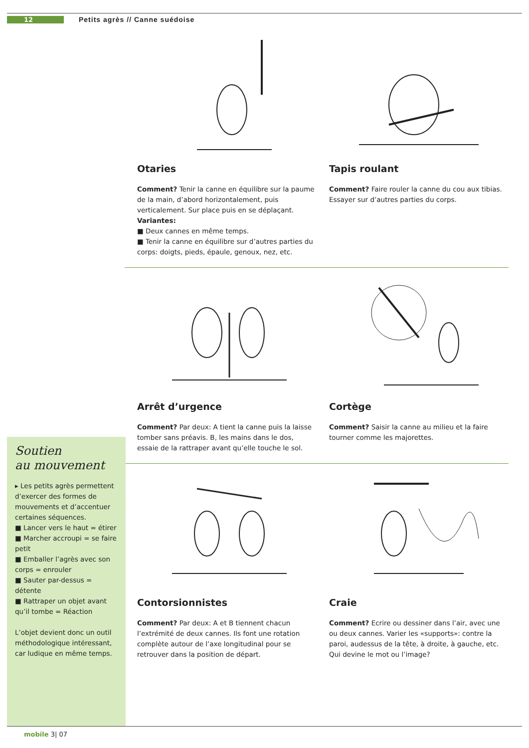12 Petits agrès // Canne suédoise
Otaries
Comment? Tenir la canne en équilibre sur la paume de la main, d’abord horizontalement, puis verticalement. Sur place puis en se déplaçant.
Variantes:
■ Deux cannes en même temps.
■ Tenir la canne en équilibre sur d’autres parties du corps: doigts, pieds, épaule, genoux, nez, etc.
Tapis roulant
Comment? Faire rouler la canne du cou aux tibias. Essayer sur d’autres parties du corps.
Arrêt d’urgence
Comment? Par deux: A tient la canne puis la laisse tomber sans préavis. B, les mains dans le dos, essaie de la rattraper avant qu’elle touche le sol.
Cortège
Comment? Saisir la canne au milieu et la faire tourner comme les majorettes.
Contorsionnistes
Comment? Par deux: A et B tiennent chacun l’extrémité de deux cannes. Ils font une rotation complète autour de l’axe longitudinal pour se retrouver dans la position de départ.
Craie
Comment? Ecrire ou dessiner dans l’air, avec une ou deux cannes. Varier les «supports»: contre la paroi, audessus de la tête, à droite, à gauche, etc. Qui devine le mot ou l’image?
Soutien
au mouvement
▸ Les petits agrès permettent d’exercer des formes de mouvements et d’accentuer certaines séquences.
■ Lancer vers le haut = étirer
■ Marcher accroupi = se faire petit
■ Emballer l’agrès avec son corps = enrouler
■ Sauter par-dessus = détente
■ Rattraper un objet avant qu’il tombe = Réaction
L’objet devient donc un outil méthodologique intéressant, car ludique en même temps.
mobile 3| 07